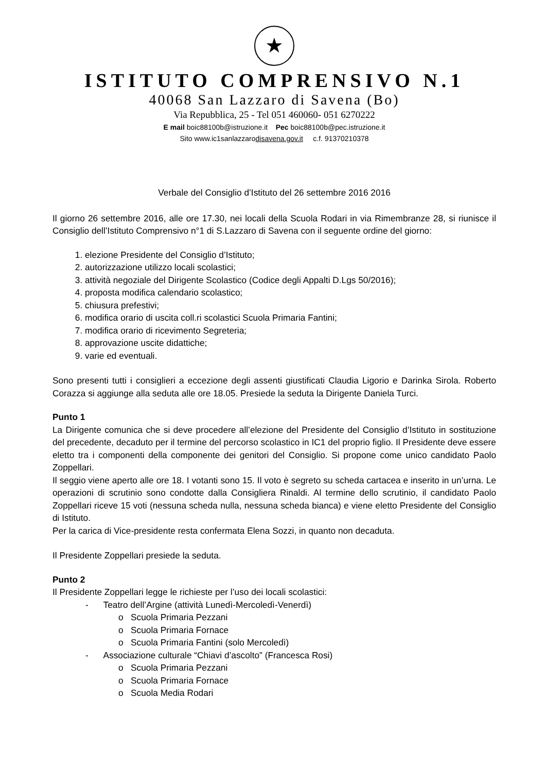★
ISTITUTO COMPRENSIVO N.1
40068 San Lazzaro di Savena (Bo)
Via Repubblica, 25 - Tel 051 460060- 051 6270222
E mail boic88100b@istruzione.it Pec boic88100b@pec.istruzione.it
Sito www.ic1sanlazzarodisavena.gov.it c.f. 91370210378
Verbale del Consiglio d’Istituto del 26 settembre 2016 2016
Il giorno 26 settembre 2016, alle ore 17.30, nei locali della Scuola Rodari in via Rimembranze 28, si riunisce il Consiglio dell’Istituto Comprensivo n°1 di S.Lazzaro di Savena con il seguente ordine del giorno:
1. elezione Presidente del Consiglio d’Istituto;
2. autorizzazione utilizzo locali scolastici;
3. attività negoziale del Dirigente Scolastico (Codice degli Appalti D.Lgs 50/2016);
4. proposta modifica calendario scolastico;
5. chiusura prefestivi;
6. modifica orario di uscita coll.ri scolastici Scuola Primaria Fantini;
7. modifica orario di ricevimento Segreteria;
8. approvazione uscite didattiche;
9. varie ed eventuali.
Sono presenti tutti i consiglieri a eccezione degli assenti giustificati Claudia Ligorio e Darinka Sirola. Roberto Corazza si aggiunge alla seduta alle ore 18.05. Presiede la seduta la Dirigente Daniela Turci.
Punto 1
La Dirigente comunica che si deve procedere all’elezione del Presidente del Consiglio d’Istituto in sostituzione del precedente, decaduto per il termine del percorso scolastico in IC1 del proprio figlio. Il Presidente deve essere eletto tra i componenti della componente dei genitori del Consiglio. Si propone come unico candidato Paolo Zoppellari.
Il seggio viene aperto alle ore 18. I votanti sono 15. Il voto è segreto su scheda cartacea e inserito in un’urna. Le operazioni di scrutinio sono condotte dalla Consigliera Rinaldi. Al termine dello scrutinio, il candidato Paolo Zoppellari riceve 15 voti (nessuna scheda nulla, nessuna scheda bianca) e viene eletto Presidente del Consiglio di Istituto.
Per la carica di Vice-presidente resta confermata Elena Sozzi, in quanto non decaduta.
Il Presidente Zoppellari presiede la seduta.
Punto 2
Il Presidente Zoppellari legge le richieste per l’uso dei locali scolastici:
- Teatro dell’Argine (attività Lunedì-Mercoledì-Venerdì)
o Scuola Primaria Pezzani
o Scuola Primaria Fornace
o Scuola Primaria Fantini (solo Mercoledì)
- Associazione culturale “Chiavi d’ascolto” (Francesca Rosi)
o Scuola Primaria Pezzani
o Scuola Primaria Fornace
o Scuola Media Rodari